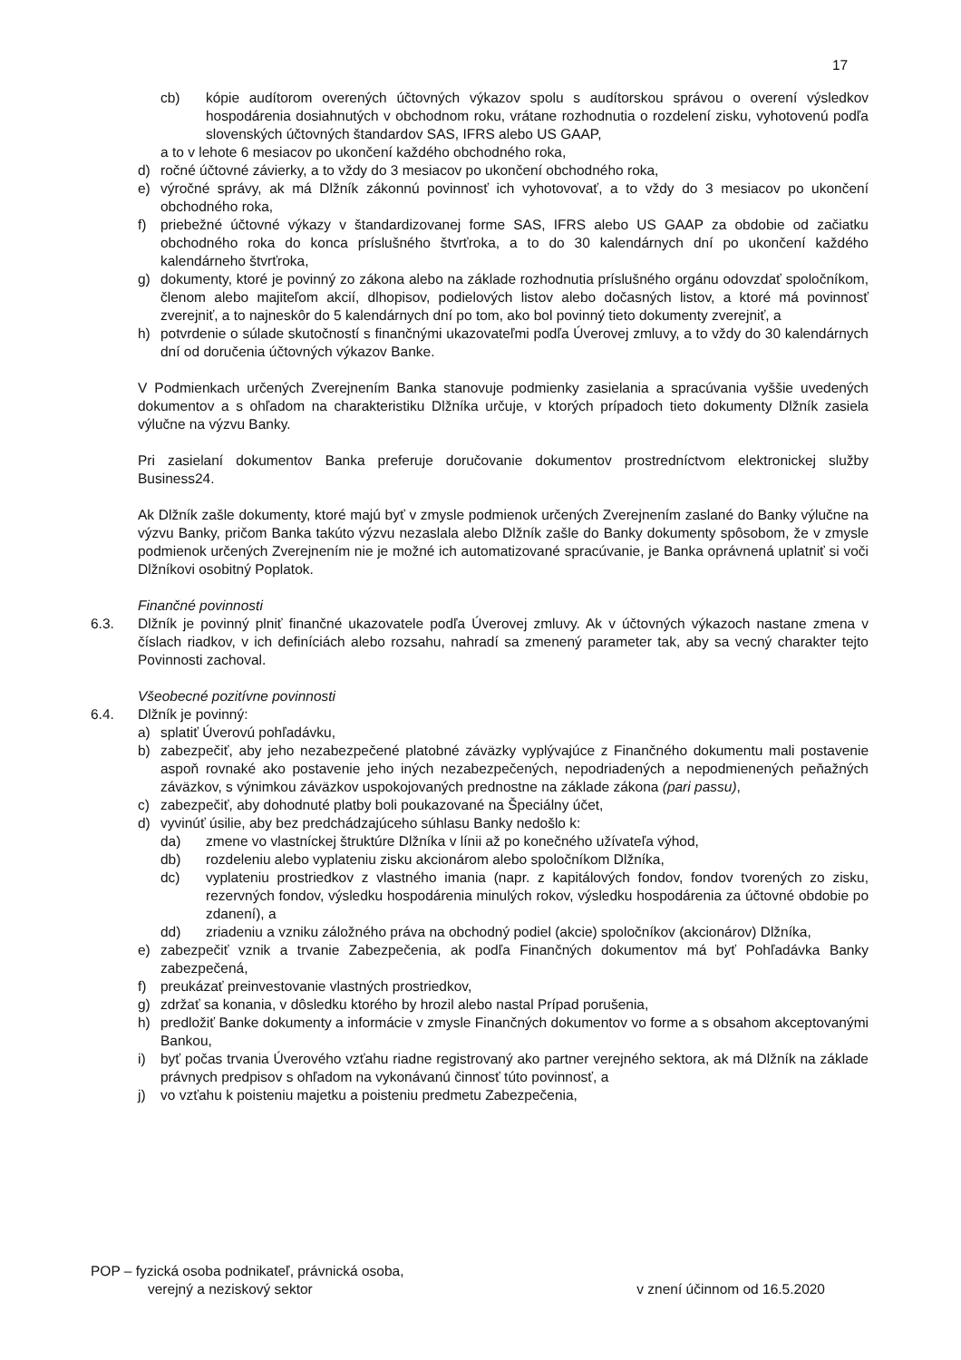17
cb) kópie audítorom overených účtovných výkazov spolu s audítorskou správou o overení výsledkov hospodárenia dosiahnutých v obchodnom roku, vrátane rozhodnutia o rozdelení zisku, vyhotovenú podľa slovenských účtovných štandardov SAS, IFRS alebo US GAAP,
a to v lehote 6 mesiacov po ukončení každého obchodného roka,
d) ročné účtovné závierky, a to vždy do 3 mesiacov po ukončení obchodného roka,
e) výročné správy, ak má Dlžník zákonnú povinnosť ich vyhotovovať, a to vždy do 3 mesiacov po ukončení obchodného roka,
f) priebežné účtovné výkazy v štandardizovanej forme SAS, IFRS alebo US GAAP za obdobie od začiatku obchodného roka do konca príslušného štvrťroka, a to do 30 kalendárnych dní po ukončení každého kalendárneho štvrťroka,
g) dokumenty, ktoré je povinný zo zákona alebo na základe rozhodnutia príslušného orgánu odovzdať spoločníkom, členom alebo majiteľom akcií, dlhopisov, podielových listov alebo dočasných listov, a ktoré má povinnosť zverejniť, a to najneskôr do 5 kalendárnych dní po tom, ako bol povinný tieto dokumenty zverejniť, a
h) potvrdenie o súlade skutočností s finančnými ukazovateľmi podľa Úverovej zmluvy, a to vždy do 30 kalendárnych dní od doručenia účtovných výkazov Banke.
V Podmienkach určených Zverejnením Banka stanovuje podmienky zasielania a spracúvania vyššie uvedených dokumentov a s ohľadom na charakteristiku Dlžníka určuje, v ktorých prípadoch tieto dokumenty Dlžník zasiela výlučne na výzvu Banky.
Pri zasielaní dokumentov Banka preferuje doručovanie dokumentov prostredníctvom elektronickej služby Business24.
Ak Dlžník zašle dokumenty, ktoré majú byť v zmysle podmienok určených Zverejnením zaslané do Banky výlučne na výzvu Banky, pričom Banka takúto výzvu nezaslala alebo Dlžník zašle do Banky dokumenty spôsobom, že v zmysle podmienok určených Zverejnením nie je možné ich automatizované spracúvanie, je Banka oprávnená uplatniť si voči Dlžníkovi osobitný Poplatok.
Finančné povinnosti
6.3. Dlžník je povinný plniť finančné ukazovatele podľa Úverovej zmluvy. Ak v účtovných výkazoch nastane zmena v číslach riadkov, v ich definíciách alebo rozsahu, nahradí sa zmenený parameter tak, aby sa vecný charakter tejto Povinnosti zachoval.
Všeobecné pozitívne povinnosti
6.4. Dlžník je povinný:
a) splatiť Úverovú pohľadávku,
b) zabezpečiť, aby jeho nezabezpečené platobné záväzky vyplývajúce z Finančného dokumentu mali postavenie aspoň rovnaké ako postavenie jeho iných nezabezpečených, nepodriadených a nepodmienených peňažných záväzkov, s výnimkou záväzkov uspokojovaných prednostne na základe zákona (pari passu),
c) zabezpečiť, aby dohodnuté platby boli poukazované na Špeciálny účet,
d) vyvinúť úsilie, aby bez predchádzajúceho súhlasu Banky nedošlo k:
da) zmene vo vlastníckej štruktúre Dlžníka v línii až po konečného užívateľa výhod,
db) rozdeleniu alebo vyplateniu zisku akcionárom alebo spoločníkom Dlžníka,
dc) vyplateniu prostriedkov z vlastného imania (napr. z kapitálových fondov, fondov tvorených zo zisku, rezervných fondov, výsledku hospodárenia minulých rokov, výsledku hospodárenia za účtovné obdobie po zdanení), a
dd) zriadeniu a vzniku záložného práva na obchodný podiel (akcie) spoločníkov (akcionárov) Dlžníka,
e) zabezpečiť vznik a trvanie Zabezpečenia, ak podľa Finančných dokumentov má byť Pohľadávka Banky zabezpečená,
f) preukázať preinvestovanie vlastných prostriedkov,
g) zdržať sa konania, v dôsledku ktorého by hrozil alebo nastal Prípad porušenia,
h) predložiť Banke dokumenty a informácie v zmysle Finančných dokumentov vo forme a s obsahom akceptovanými Bankou,
i) byť počas trvania Úverového vzťahu riadne registrovaný ako partner verejného sektora, ak má Dlžník na základe právnych predpisov s ohľadom na vykonávanú činnosť túto povinnosť, a
j) vo vzťahu k poisteniu majetku a poisteniu predmetu Zabezpečenia,
POP – fyzická osoba podnikateľ, právnická osoba,
verejný a neziskový sektor v znení účinnom od 16.5.2020